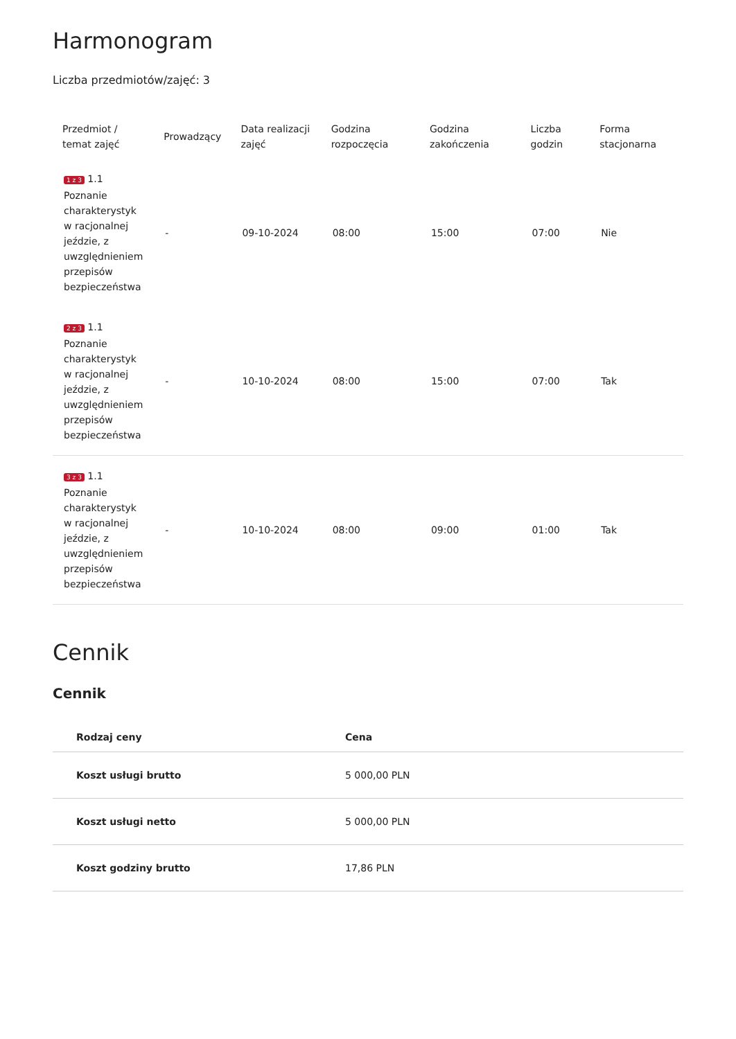Harmonogram
Liczba przedmiotów/zajęć: 3
| Przedmiot / temat zajęć | Prowadzący | Data realizacji zajęć | Godzina rozpoczęcia | Godzina zakończenia | Liczba godzin | Forma stacjonarna |
| --- | --- | --- | --- | --- | --- | --- |
| 1 z 3 1.1 Poznanie charakterystyk w racjonalnej jeździe, z uwzględnieniem przepisów bezpieczeństwa | - | 09-10-2024 | 08:00 | 15:00 | 07:00 | Nie |
| 2 z 3 1.1 Poznanie charakterystyk w racjonalnej jeździe, z uwzględnieniem przepisów bezpieczeństwa | - | 10-10-2024 | 08:00 | 15:00 | 07:00 | Tak |
| 3 z 3 1.1 Poznanie charakterystyk w racjonalnej jeździe, z uwzględnieniem przepisów bezpieczeństwa | - | 10-10-2024 | 08:00 | 09:00 | 01:00 | Tak |
Cennik
Cennik
| Rodzaj ceny | Cena |
| --- | --- |
| Koszt usługi brutto | 5 000,00 PLN |
| Koszt usługi netto | 5 000,00 PLN |
| Koszt godziny brutto | 17,86 PLN |